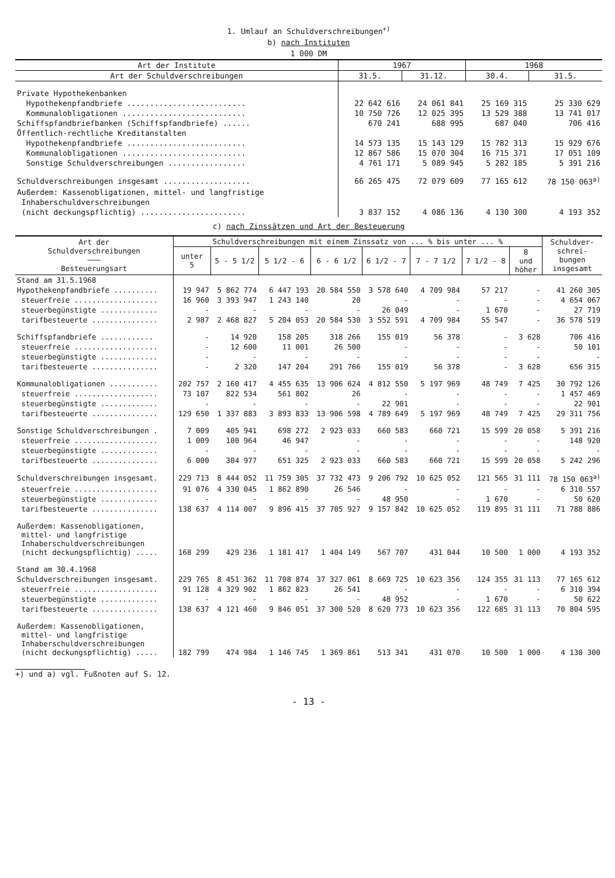1. Umlauf an Schuldverschreibungen<sup>+)</sup>
b) nach Instituten
1 000 DM
| Art der Institute | 1967 | | 1968 | |
| --- | --- | --- | --- | --- |
| Art der Schuldverschreibungen | 31.5. | 31.12. | 30.4. | 31.5. |
| Private Hypothekenbanken | | | | |
| Hypothekenpfandbriefe .......................... | 22 642 616 | 24 061 841 | 25 169 315 | 25 330 629 |
| Kommunalobligationen ........................... | 10 750 726 | 12 025 395 | 13 529 388 | 13 741 017 |
| Schiffspfandbriefbanken (Schiffspfandbriefe) ...... | 670 241 | 688 995 | 687 040 | 706 416 |
| Öffentlich-rechtliche Kreditanstalten | | | | |
| Hypothekenpfandbriefe .......................... | 14 573 135 | 15 143 129 | 15 782 313 | 15 929 676 |
| Kommunalobligationen ........................... | 12 867 586 | 15 070 304 | 16 715 371 | 17 051 109 |
| Sonstige Schuldverschreibungen ................. | 4 761 171 | 5 089 945 | 5 282 185 | 5 391 216 |
| Schuldverschreibungen insgesamt ................... | 66 265 475 | 72 079 609 | 77 165 612 | 78 150 063<sup>a)</sup> |
| Außerdem: Kassenobligationen, mittel- und langfristige | | | | |
| Inhaberschuldverschreibungen | | | | |
| (nicht deckungspflichtig) ....................... | 3 837 152 | 4 086 136 | 4 130 300 | 4 193 352 |
c) nach Zinssätzen und Art der Besteuerung
| Art der Schuldverschreibungen ——— Besteuerungsart | Schuldverschreibungen mit einem Zinssatz von ... % bis unter ... % | | | | | | | | Schuldver- schrei- bungen insgesamt |
| --- | --- | --- | --- | --- | --- | --- | --- | --- | --- |
| | unter 5 | 5 - 5 1/2 | 5 1/2 - 6 | 6 - 6 1/2 | 6 1/2 - 7 | 7 - 7 1/2 | 7 1/2 - 8 | 8 und höher | |
| Stand am 31.5.1968 | | | | | | | | | |
| Hypothekenpfandbriefe .......... | 19 947 | 5 862 774 | 6 447 193 | 20 584 550 | 3 578 640 | 4 709 984 | 57 217 | - | 41 260 305 |
| steuerfreie ................... | 16 960 | 3 393 947 | 1 243 140 | 20 | - | - | - | - | 4 654 067 |
| steuerbegünstigte ............. | - | - | - | - | 26 049 | - | 1 670 | - | 27 719 |
| tarifbesteuerte ............... | 2 987 | 2 468 827 | 5 204 053 | 20 584 530 | 3 552 591 | 4 709 984 | 55 547 | - | 36 578 519 |
| Schiffspfandbriefe ............ | - | 14 920 | 158 205 | 318 266 | 155 019 | 56 378 | - | 3 628 | 706 416 |
| steuerfreie ................... | - | 12 600 | 11 001 | 26 500 | - | - | - | - | 50 101 |
| steuerbegünstigte ............. | - | - | - | - | - | - | - | - | - |
| tarifbesteuerte ............... | - | 2 320 | 147 204 | 291 766 | 155 019 | 56 378 | - | 3 628 | 656 315 |
| Kommunalobligationen ........... | 202 757 | 2 160 417 | 4 455 635 | 13 906 624 | 4 812 550 | 5 197 969 | 48 749 | 7 425 | 30 792 126 |
| steuerfreie ................... | 73 107 | 822 534 | 561 802 | 26 | - | - | - | - | 1 457 469 |
| steuerbegünstigte ............. | - | - | - | - | 22 901 | - | - | - | 22 901 |
| tarifbesteuerte ............... | 129 650 | 1 337 883 | 3 893 833 | 13 906 598 | 4 789 649 | 5 197 969 | 48 749 | 7 425 | 29 311 756 |
| Sonstige Schuldverschreibungen . | 7 009 | 405 941 | 698 272 | 2 923 033 | 660 583 | 660 721 | 15 599 | 20 058 | 5 391 216 |
| steuerfreie ................... | 1 009 | 100 964 | 46 947 | - | - | - | - | - | 148 920 |
| steuerbegünstigte ............. | - | - | - | - | - | - | - | - | - |
| tarifbesteuerte ............... | 6 000 | 304 977 | 651 325 | 2 923 033 | 660 583 | 660 721 | 15 599 | 20 058 | 5 242 296 |
| Schuldverschreibungen insgesamt. | 229 713 | 8 444 052 | 11 759 305 | 37 732 473 | 9 206 792 | 10 625 052 | 121 565 | 31 111 | 78 150 063<sup>a)</sup> |
| steuerfreie ................... | 91 076 | 4 330 045 | 1 862 890 | 26 546 | - | - | - | - | 6 310 557 |
| steuerbegünstigte ............. | - | - | - | - | 48 950 | - | 1 670 | - | 50 620 |
| tarifbesteuerte ............... | 138 637 | 4 114 007 | 9 896 415 | 37 705 927 | 9 157 842 | 10 625 052 | 119 895 | 31 111 | 71 788 886 |
| Außerdem: Kassenobligationen, mittel- und langfristige Inhaberschuldverschreibungen (nicht deckungspflichtig) ..... | 168 299 | 429 236 | 1 181 417 | 1 404 149 | 567 707 | 431 044 | 10 500 | 1 000 | 4 193 352 |
| Stand am 30.4.1968 | | | | | | | | | |
| Schuldverschreibungen insgesamt. | 229 765 | 8 451 362 | 11 708 874 | 37 327 061 | 8 669 725 | 10 623 356 | 124 355 | 31 113 | 77 165 612 |
| steuerfreie ................... | 91 128 | 4 329 902 | 1 862 823 | 26 541 | - | - | - | - | 6 310 394 |
| steuerbegünstigte ............. | - | - | - | - | 48 952 | - | 1 670 | - | 50 622 |
| tarifbesteuerte ............... | 138 637 | 4 121 460 | 9 846 051 | 37 300 520 | 8 620 773 | 10 623 356 | 122 685 | 31 113 | 70 804 595 |
| Außerdem: Kassenobligationen, mittel- und langfristige Inhaberschuldverschreibungen (nicht deckungspflichtig) ..... | 182 799 | 474 984 | 1 146 745 | 1 369 861 | 513 341 | 431 070 | 10 500 | 1 000 | 4 130 300 |
+) und a) vgl. Fußnoten auf S. 12.
- 13 -